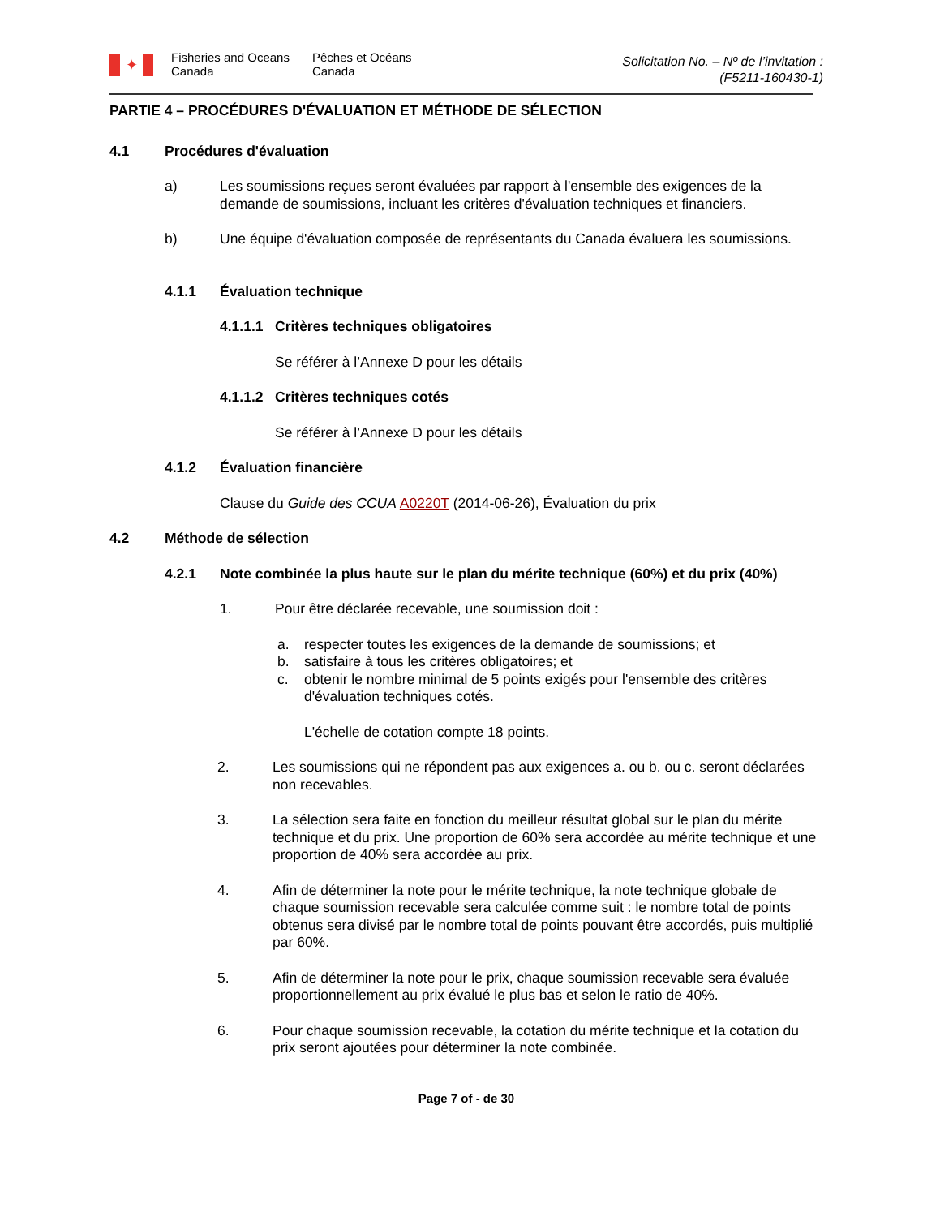✦
Fisheries and Oceans
Canada
Pêches et Océans
Canada
Solicitation No. – Nº de l’invitation :
(F5211-160430-1)
PARTIE 4 – PROCÉDURES D'ÉVALUATION ET MÉTHODE DE SÉLECTION
4.1 Procédures d'évaluation
a) Les soumissions reçues seront évaluées par rapport à l'ensemble des exigences de la demande de soumissions, incluant les critères d'évaluation techniques et financiers.
b) Une équipe d'évaluation composée de représentants du Canada évaluera les soumissions.
4.1.1 Évaluation technique
4.1.1.1 Critères techniques obligatoires
Se référer à l’Annexe D pour les détails
4.1.1.2 Critères techniques cotés
Se référer à l’Annexe D pour les détails
4.1.2 Évaluation financière
Clause du Guide des CCUA A0220T (2014-06-26), Évaluation du prix
4.2 Méthode de sélection
4.2.1 Note combinée la plus haute sur le plan du mérite technique (60%) et du prix (40%)
1. Pour être déclarée recevable, une soumission doit :
a. respecter toutes les exigences de la demande de soumissions; et
b. satisfaire à tous les critères obligatoires; et
c. obtenir le nombre minimal de 5 points exigés pour l'ensemble des critères d'évaluation techniques cotés.
L'échelle de cotation compte 18 points.
2. Les soumissions qui ne répondent pas aux exigences a. ou b. ou c. seront déclarées non recevables.
3. La sélection sera faite en fonction du meilleur résultat global sur le plan du mérite technique et du prix. Une proportion de 60% sera accordée au mérite technique et une proportion de 40% sera accordée au prix.
4. Afin de déterminer la note pour le mérite technique, la note technique globale de chaque soumission recevable sera calculée comme suit : le nombre total de points obtenus sera divisé par le nombre total de points pouvant être accordés, puis multiplié par 60%.
5. Afin de déterminer la note pour le prix, chaque soumission recevable sera évaluée proportionnellement au prix évalué le plus bas et selon le ratio de 40%.
6. Pour chaque soumission recevable, la cotation du mérite technique et la cotation du prix seront ajoutées pour déterminer la note combinée.
Page 7 of - de 30